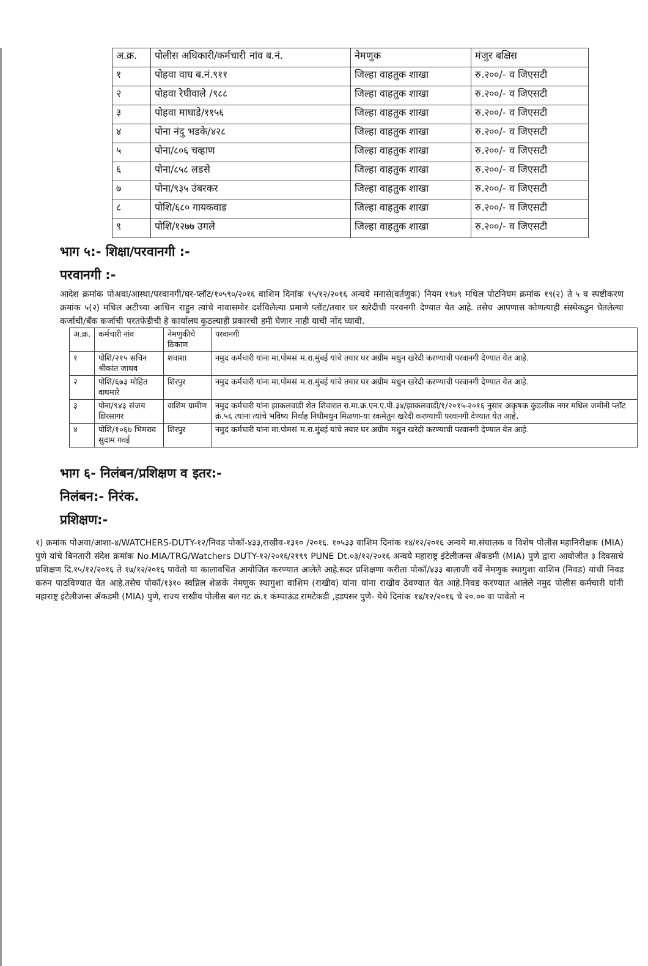| अ.क्र. | पोलीस अधिकारी/कर्मचारी नांव ब.नं. | नेमणुक | मंजुर बक्षिस |
| --- | --- | --- | --- |
| १ | पोहवा वाघ ब.नं.९११ | जिल्हा वाहतुक शाखा | रु.२००/- व जिएसटी |
| २ | पोहवा रेघीवाले /९८८ | जिल्हा वाहतुक शाखा | रु.२००/- व जिएसटी |
| ३ | पोहवा माघाडे/११५६ | जिल्हा वाहतुक शाखा | रु.२००/- व जिएसटी |
| ४ | पोना नंदु भडके/४२८ | जिल्हा वाहतुक शाखा | रु.२००/- व जिएसटी |
| ५ | पोना/८०६ चव्हाण | जिल्हा वाहतुक शाखा | रु.२००/- व जिएसटी |
| ६ | पोना/८५८ लडसे | जिल्हा वाहतुक शाखा | रु.२००/- व जिएसटी |
| ७ | पोना/९३५ उंबरकर | जिल्हा वाहतुक शाखा | रु.२००/- व जिएसटी |
| ८ | पोशि/६८० गायकवाड | जिल्हा वाहतुक शाखा | रु.२००/- व जिएसटी |
| ९ | पोशि/१२७७ उगले | जिल्हा वाहतुक शाखा | रु.२००/- व जिएसटी |
भाग ५:- शिक्षा/परवानगी :-
परवानगी :-
आदेश क्रमांक पोअवा/आस्था/परवानगी/घर-प्लॉट/१०५९०/२०१६ वाशिम दिनांक १५/१२/२०१६ अन्वये मनासे(वर्तणुक) नियम १९७९ मधिल पोटनियम क्रमांक १९(२) ते ५ व स्पष्टीकरण क्रमांक ५(२) मधिल अटीच्या आधिन राहुन त्यांचे नावासमोर दर्शविलेल्या प्रमाणे प्लॉट/तयार घर खरेदीची परवनगी देण्यात येत आहे. तसेच आपणास कोणत्याही संस्थेकडुन घेतलेल्या कर्जाची/बँक कर्जाची परतफेडीची हे कार्यालय कुठल्याही प्रकारची हमी घेणार नाही याची नोंद घ्यावी.
| अ.क्र. | कर्मचारी नांव | नेमणुकीचे ठिकाण | परवानगी |
| --- | --- | --- | --- |
| १ | पोशि/२१५ सचिन श्रीकांत जाधव | शवाशा | नमुद कर्मचारी यांना मा.पोमसं म.रा.मुंबई यांचे तयार घर अग्रीम मधुन खरेदी करण्याची परवानगी देण्यात येत आहे. |
| २ | पोशि/६७३ मोहित वाघमारे | शिरपुर | नमुद कर्मचारी यांना मा.पोमसं म.रा.मुंबई यांचे तयार घर अग्रीम मधुन खरेदी करण्याची परवानगी देण्यात येत आहे. |
| ३ | पोना/९४३ संजय क्षिरसागर | वाशिम ग्रामीण | नमुद कर्मचारी यांना झाकलवाडी शेत शिवारात रा.मा.क्र.एन.ए.पी.३४/झाकलवाडी/१/२०१५-२०१६ नुसार अकृषक कुंडलीक नगर मधिल जमीनी प्लॉट क्रं.५६ त्यांना त्यांचे भविष्य निर्वाह निधीमधुन मिळणा-या रकमेतुन खरेदी करण्याची परवानगी देण्यात येत आहे. |
| ४ | पोशि/१०६७ भिमराव सुदाम गवई | शिरपुर | नमुद कर्मचारी यांना मा.पोमसं म.रा.मुंबई यांचे तयार घर अग्रीम मधुन खरेदी करण्याची परवानगी देण्यात येत आहे. |
भाग ६- निलंबन/प्रशिक्षण व इतर:-
निलंबन:- निरंक.
प्रशिक्षण:-
१) क्रमांक पोअवा/आशा-४/WATCHERS-DUTY-१२/निवड पोकॉ-४३३,राखीव-१३१० /२०१६. १०५३३ वाशिम दिनांक १४/१२/२०१६ अन्वये मा.संचालक व विशेष पोलीस महानिरीक्षक (MIA) पुणे यांचे बिनतारी संदेश क्रमांक No.MIA/TRG/Watchers DUTY-१२/२०१६/२१९९ PUNE Dt.०३/१२/२०१६ अन्वये महाराष्ट्र इंटेलीजन्स ॲकडमी (MIA) पुणे द्वारा आयोजीत ३ दिवसाचे प्रशिक्षण दि.१५/१२/२०१६ ते १७/१२/२०१६ पावेतो या कालावधित आयोजित करण्यात आलेले आहे.सदर प्रशिक्षणा करीता पोकॉ/४३३ बालाजी वर्वे नेमणुक स्थागुशा वाशिम (निवड) यांची निवड करुन पाठविण्यात येत आहे.तसेच पोकॉ/१३१० स्वप्निल शेळके नेमणुक स्थागुशा वाशिम (राखीव) यांना यांना राखीव ठेवण्यात येत आहे.निवड करण्यात आलेले नमुद पोलीस कर्मचारी यांनी महाराष्ट्र इंटेलीजन्स ॲकडमी (MIA) पुणे, राज्य राखीव पोलीस बल गट क्रं.१ कंम्पाऊंड रामटेकडी ,हडपसर पुणे- येथे दिनांक १४/१२/२०१६ चे २०.०० वा पावेतो न